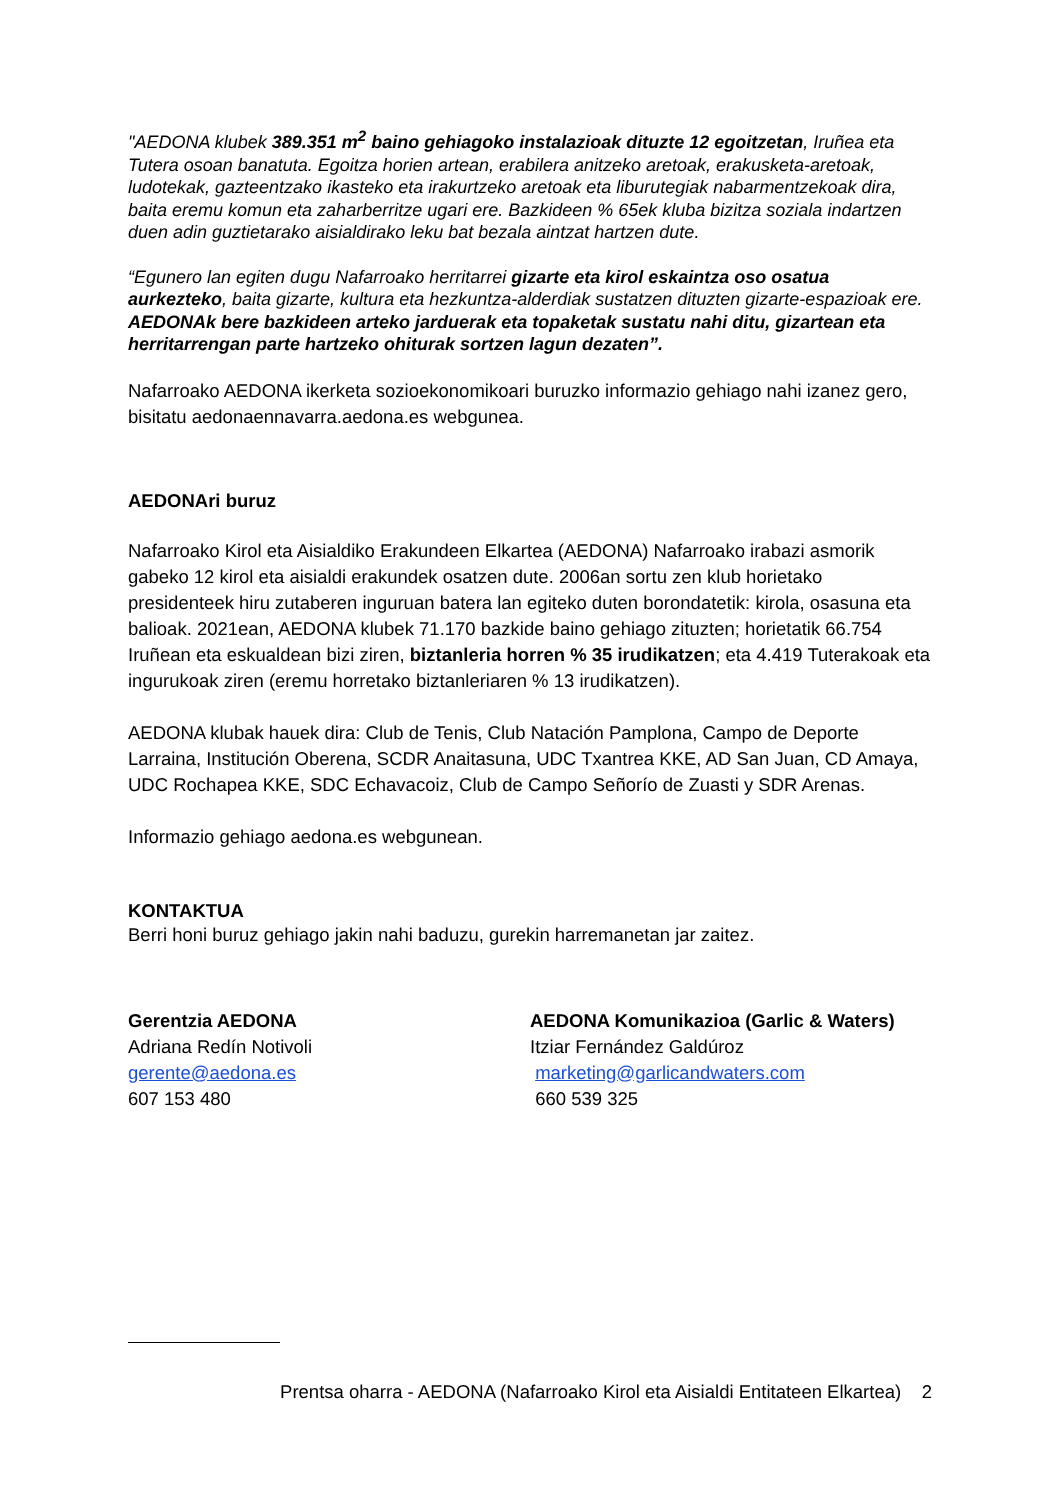"AEDONA klubek 389.351 m<sup>2</sup> baino gehiagoko instalazioak dituzte 12 egoitzetan, Iruñea eta Tutera osoan banatuta. Egoitza horien artean, erabilera anitzeko aretoak, erakusketa-aretoak, ludotekak, gazteentzako ikasteko eta irakurtzeko aretoak eta liburutegiak nabarmentzekoak dira, baita eremu komun eta zaharberritze ugari ere. Bazkideen % 65ek kluba bizitza soziala indartzen duen adin guztietarako aisialdirako leku bat bezala aintzat hartzen dute.
“Egunero lan egiten dugu Nafarroako herritarrei gizarte eta kirol eskaintza oso osatua aurkezteko, baita gizarte, kultura eta hezkuntza-alderdiak sustatzen dituzten gizarte-espazioak ere. AEDONAk bere bazkideen arteko jarduerak eta topaketak sustatu nahi ditu, gizartean eta herritarrengan parte hartzeko ohiturak sortzen lagun dezaten”.
Nafarroako AEDONA ikerketa sozioekonomikoari buruzko informazio gehiago nahi izanez gero, bisitatu aedonaennavarra.aedona.es webgunea.
AEDONAri buruz
Nafarroako Kirol eta Aisialdiko Erakundeen Elkartea (AEDONA) Nafarroako irabazi asmorik gabeko 12 kirol eta aisialdi erakundek osatzen dute. 2006an sortu zen klub horietako presidenteek hiru zutaberen inguruan batera lan egiteko duten borondatetik: kirola, osasuna eta balioak. 2021ean, AEDONA klubek 71.170 bazkide baino gehiago zituzten; horietatik 66.754 Iruñean eta eskualdean bizi ziren, biztanleria horren % 35 irudikatzen; eta 4.419 Tuterakoak eta ingurukoak ziren (eremu horretako biztanleriaren % 13 irudikatzen).
AEDONA klubak hauek dira: Club de Tenis, Club Natación Pamplona, Campo de Deporte Larraina, Institución Oberena, SCDR Anaitasuna, UDC Txantrea KKE, AD San Juan, CD Amaya, UDC Rochapea KKE, SDC Echavacoiz, Club de Campo Señorío de Zuasti y SDR Arenas.
Informazio gehiago aedona.es webgunean.
KONTAKTUA
Berri honi buruz gehiago jakin nahi baduzu, gurekin harremanetan jar zaitez.
Gerentzia AEDONA
Adriana Redín Notivoli
gerente@aedona.es
607 153 480
AEDONA Komunikazioa (Garlic & Waters)
Itziar Fernández Galdúroz
marketing@garlicandwaters.com
660 539 325
Prentsa oharra - AEDONA (Nafarroako Kirol eta Aisialdi Entitateen Elkartea) 2